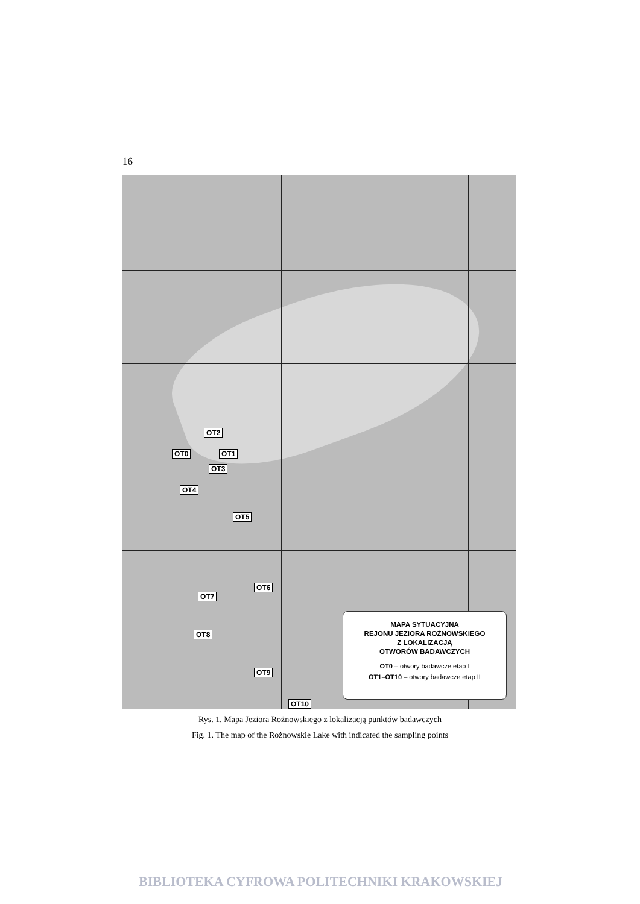16
OT2
OT0 OT1
OT3
OT4
OT5
OT6
OT7
OT8
OT9
OT10
MAPA SYTUACYJNA
REJONU JEZIORA ROŻNOWSKIEGO
Z LOKALIZACJĄ
OTWORÓW BADAWCZYCH
OT0 – otwory badawcze etap I
OT1–OT10 – otwory badawcze etap II
Rys. 1. Mapa Jeziora Rożnowskiego z lokalizacją punktów badawczych
Fig. 1. The map of the Rożnowskie Lake with indicated the sampling points
BIBLIOTEKA CYFROWA POLITECHNIKI KRAKOWSKIEJ